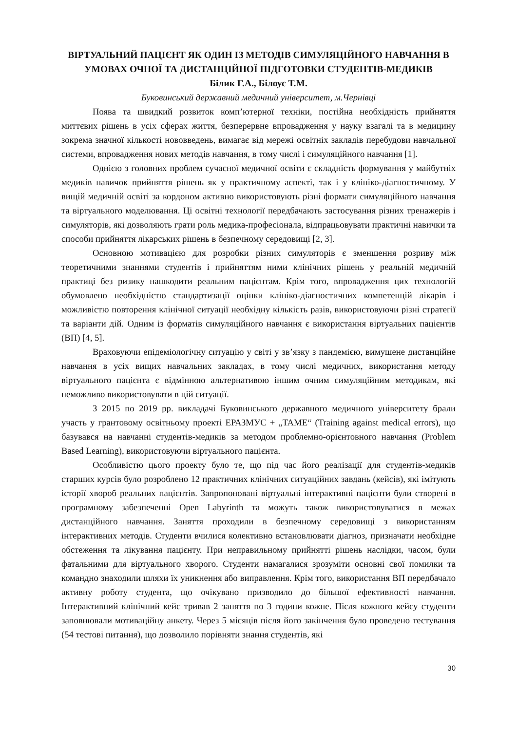ВІРТУАЛЬНИЙ ПАЦІЄНТ ЯК ОДИН ІЗ МЕТОДІВ СИМУЛЯЦІЙНОГО НАВЧАННЯ В УМОВАХ ОЧНОЇ ТА ДИСТАНЦІЙНОЇ ПІДГОТОВКИ СТУДЕНТІВ-МЕДИКІВ
Білик Г.А., Білоус Т.М.
Буковинський державний медичний університет, м.Чернівці
Поява та швидкий розвиток комп’ютерної техніки, постійна необхідність прийняття миттєвих рішень в усіх сферах життя, безперервне впровадження у науку взагалі та в медицину зокрема значної кількості нововведень, вимагає від мережі освітніх закладів перебудови навчальної системи, впровадження нових методів навчання, в тому числі і симуляційного навчання [1].
Однією з головних проблем сучасної медичної освіти є складність формування у майбутніх медиків навичок прийняття рішень як у практичному аспекті, так і у клініко-діагностичному. У вищій медичній освіті за кордоном активно використовують різні формати симуляційного навчання та віртуального моделювання. Ці освітні технології передбачають застосування різних тренажерів і симуляторів, які дозволяють грати роль медика-професіонала, відпрацьовувати практичні навички та способи прийняття лікарських рішень в безпечному середовищі [2, 3].
Основною мотивацією для розробки різних симуляторів є зменшення розриву між теоретичними знаннями студентів і прийняттям ними клінічних рішень у реальній медичній практиці без ризику нашкодити реальним пацієнтам. Крім того, впровадження цих технологій обумовлено необхідністю стандартизації оцінки клініко-діагностичних компетенцій лікарів і можливістю повторення клінічної ситуації необхідну кількість разів, використовуючи різні стратегії та варіанти дій. Одним із форматів симуляційного навчання є використання віртуальних пацієнтів (ВП) [4, 5].
Враховуючи епідеміологічну ситуацію у світі у зв’язку з пандемією, вимушене дистанційне навчання в усіх вищих навчальних закладах, в тому числі медичних, використання методу віртуального пацієнта є відмінною альтернативою іншим очним симуляційним методикам, які неможливо використовувати в цій ситуації.
З 2015 по 2019 рр. викладачі Буковинського державного медичного університету брали участь у грантовому освітньому проекті ЕРАЗМУС + „TAME“ (Training against medical errors), що базувався на навчанні студентів-медиків за методом проблемно-орієнтовного навчання (Problem Based Learning), використовуючи віртуального пацієнта.
Особливістю цього проекту було те, що під час його реалізації для студентів-медиків старших курсів було розроблено 12 практичних клінічних ситуаційних завдань (кейсів), які імітують історії хвороб реальних пацієнтів. Запропоновані віртуальні інтерактивні пацієнти були створені в програмному забезпеченні Open Labyrinth та можуть також використовуватися в межах дистанційного навчання. Заняття проходили в безпечному середовищі з використанням інтерактивних методів. Студенти вчилися колективно встановлювати діагноз, призначати необхідне обстеження та лікування пацієнту. При неправильному прийнятті рішень наслідки, часом, були фатальними для віртуального хворого. Студенти намагалися зрозуміти основні свої помилки та командно знаходили шляхи їх уникнення або виправлення. Крім того, використання ВП передбачало активну роботу студента, що очікувано призводило до більшої ефективності навчання. Інтерактивний клінічний кейс тривав 2 заняття по 3 години кожне. Після кожного кейсу студенти заповнювали мотиваційну анкету. Через 5 місяців після його закінчення було проведено тестування (54 тестові питання), що дозволило порівняти знання студентів, які
30